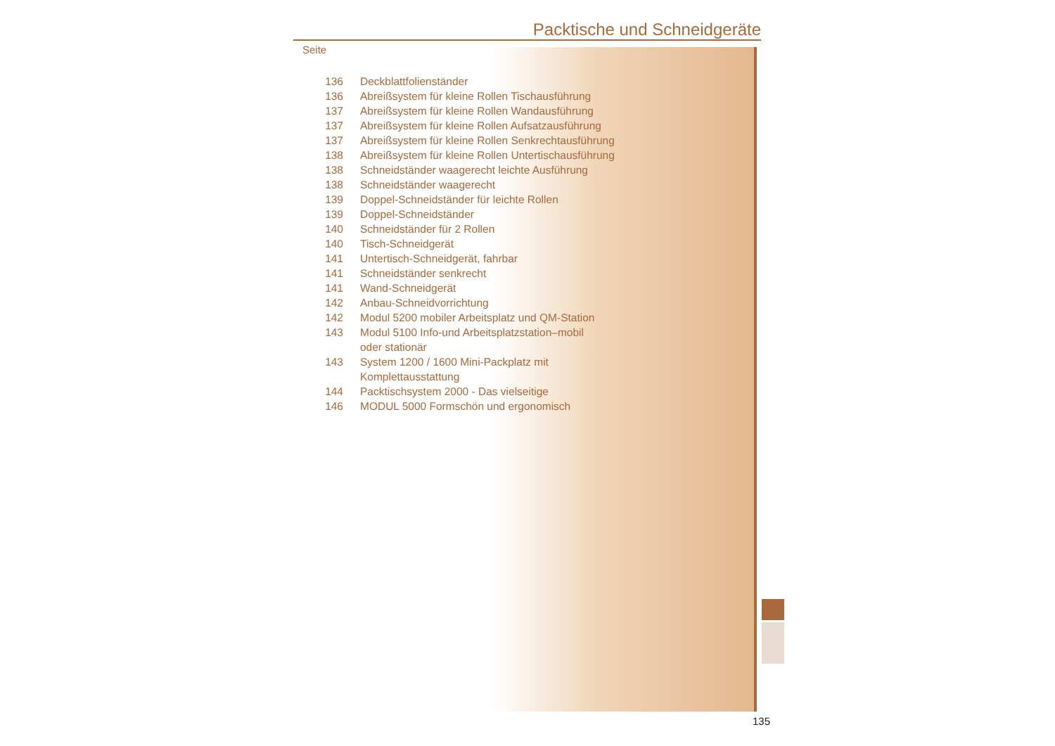Packtische und Schneidgeräte
Seite
136 Deckblattfolienständer
136 Abreißsystem für kleine Rollen Tischausführung
137 Abreißsystem für kleine Rollen Wandausführung
137 Abreißsystem für kleine Rollen Aufsatzausführung
137 Abreißsystem für kleine Rollen Senkrechtausführung
138 Abreißsystem für kleine Rollen Untertischausführung
138 Schneidständer waagerecht leichte Ausführung
138 Schneidständer waagerecht
139 Doppel-Schneidständer für leichte Rollen
139 Doppel-Schneidständer
140 Schneidständer für 2 Rollen
140 Tisch-Schneidgerät
141 Untertisch-Schneidgerät, fahrbar
141 Schneidständer senkrecht
141 Wand-Schneidgerät
142 Anbau-Schneidvorrichtung
142 Modul 5200 mobiler Arbeitsplatz und QM-Station
143 Modul 5100 Info-und Arbeitsplatzstation–mobil
oder stationär
143 System 1200 / 1600 Mini-Packplatz mit
Komplettausstattung
144 Packtischsystem 2000 - Das vielseitige
146 MODUL 5000 Formschön und ergonomisch
135